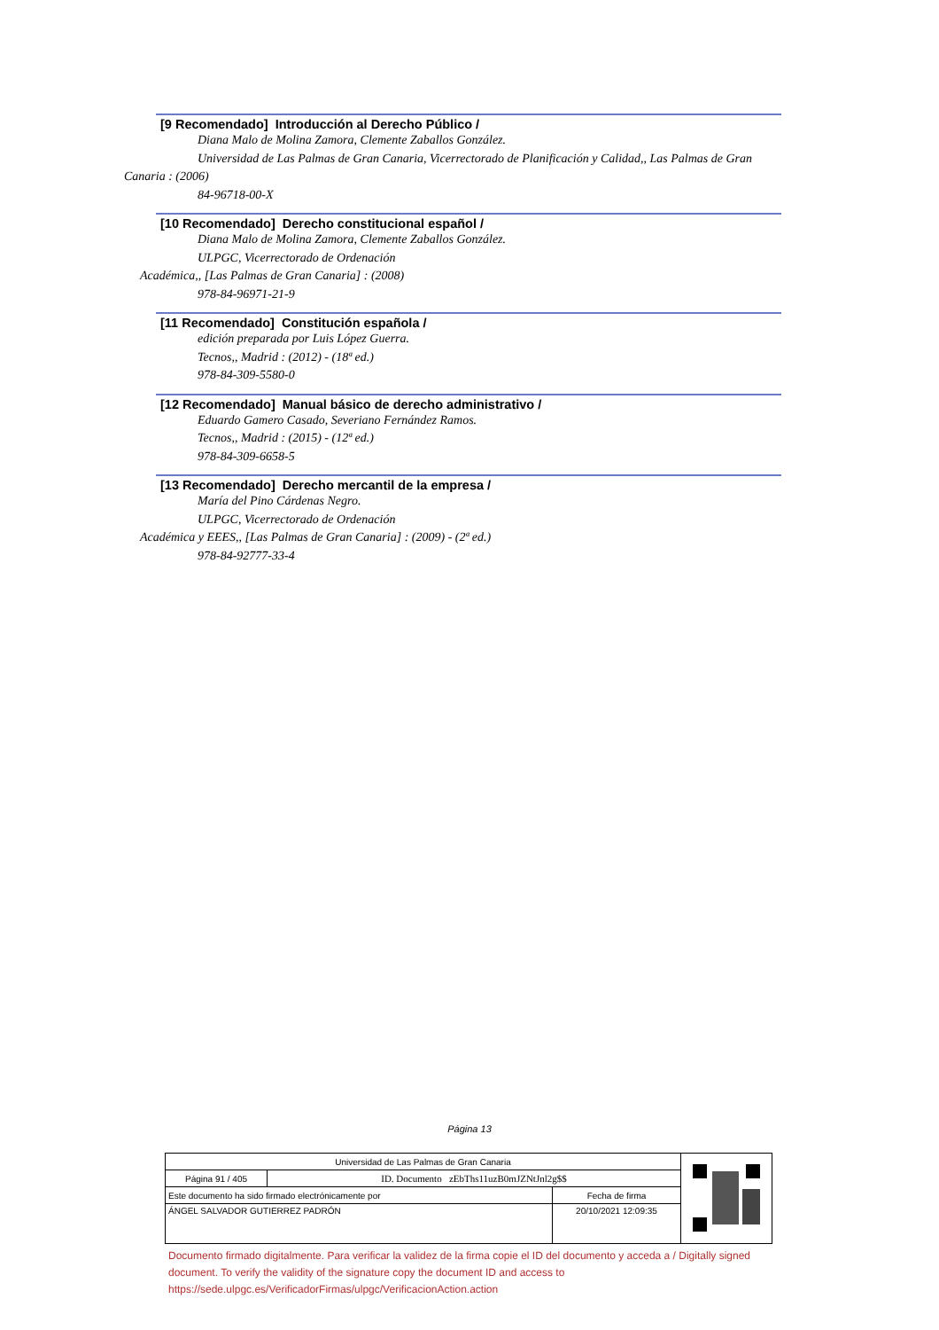[9 Recomendado] Introducción al Derecho Público /
Diana Malo de Molina Zamora, Clemente Zaballos González.
Universidad de Las Palmas de Gran Canaria, Vicerrectorado de Planificación y Calidad,, Las Palmas de Gran Canaria : (2006)
84-96718-00-X
[10 Recomendado] Derecho constitucional español /
Diana Malo de Molina Zamora, Clemente Zaballos González.
ULPGC, Vicerrectorado de Ordenación
Académica,, [Las Palmas de Gran Canaria] : (2008)
978-84-96971-21-9
[11 Recomendado] Constitución española /
edición preparada por Luis López Guerra.
Tecnos,, Madrid : (2012) - (18ª ed.)
978-84-309-5580-0
[12 Recomendado] Manual básico de derecho administrativo /
Eduardo Gamero Casado, Severiano Fernández Ramos.
Tecnos,, Madrid : (2015) - (12ª ed.)
978-84-309-6658-5
[13 Recomendado] Derecho mercantil de la empresa /
María del Pino Cárdenas Negro.
ULPGC, Vicerrectorado de Ordenación
Académica y EEES,, [Las Palmas de Gran Canaria] : (2009) - (2ª ed.)
978-84-92777-33-4
Página 13
| Universidad de Las Palmas de Gran Canaria | | | |
| Página 91 / 405 | ID. Documento zEbThs11uzB0mJZNtJnl2g$$ | | |
| Este documento ha sido firmado electrónicamente por | | Fecha de firma | |
| ÁNGEL SALVADOR GUTIERREZ PADRÓN | | 20/10/2021 12:09:35 | |
Documento firmado digitalmente. Para verificar la validez de la firma copie el ID del documento y acceda a / Digitally signed document. To verify the validity of the signature copy the document ID and access to https://sede.ulpgc.es/VerificadorFirmas/ulpgc/VerificacionAction.action